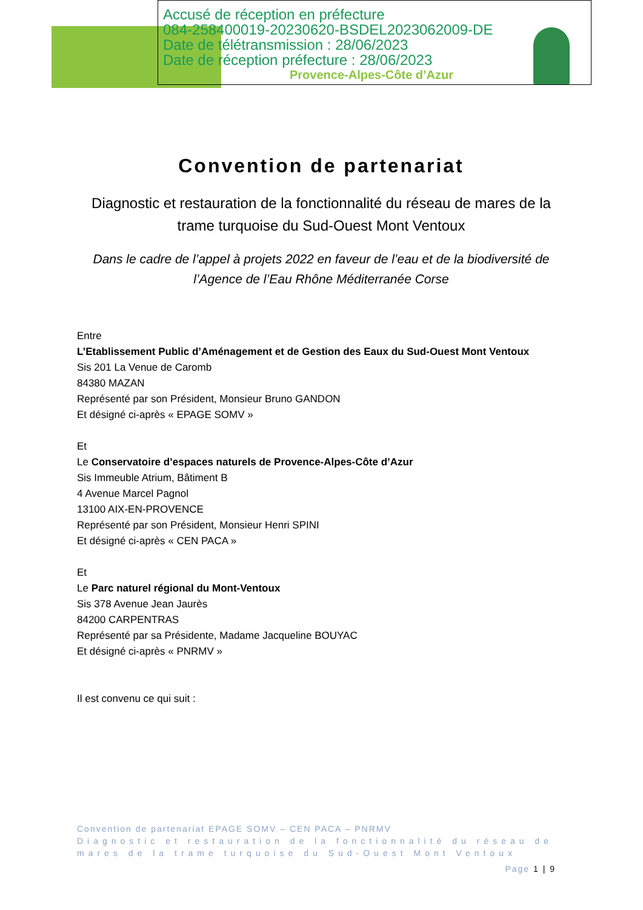Provence-Alpes-Côte d’Azur
Accusé de réception en préfecture
084-258400019-20230620-BSDEL2023062009-DE
Date de télétransmission : 28/06/2023
Date de réception préfecture : 28/06/2023
Convention de partenariat
Diagnostic et restauration de la fonctionnalité du réseau de mares de la trame turquoise du Sud-Ouest Mont Ventoux
Dans le cadre de l’appel à projets 2022 en faveur de l’eau et de la biodiversité de l’Agence de l’Eau Rhône Méditerranée Corse
Entre
L’Etablissement Public d’Aménagement et de Gestion des Eaux du Sud-Ouest Mont Ventoux
Sis 201 La Venue de Caromb
84380 MAZAN
Représenté par son Président, Monsieur Bruno GANDON
Et désigné ci-après « EPAGE SOMV »
Et
Le Conservatoire d’espaces naturels de Provence-Alpes-Côte d’Azur
Sis Immeuble Atrium, Bâtiment B
4 Avenue Marcel Pagnol
13100 AIX-EN-PROVENCE
Représenté par son Président, Monsieur Henri SPINI
Et désigné ci-après « CEN PACA »
Et
Le Parc naturel régional du Mont-Ventoux
Sis 378 Avenue Jean Jaurès
84200 CARPENTRAS
Représenté par sa Présidente, Madame Jacqueline BOUYAC
Et désigné ci-après « PNRMV »
Il est convenu ce qui suit :
Convention de partenariat EPAGE SOMV – CEN PACA – PNRMV
Diagnostic et restauration de la fonctionnalité du réseau de mares de la trame turquoise du Sud-Ouest Mont Ventoux
Page 1 | 9